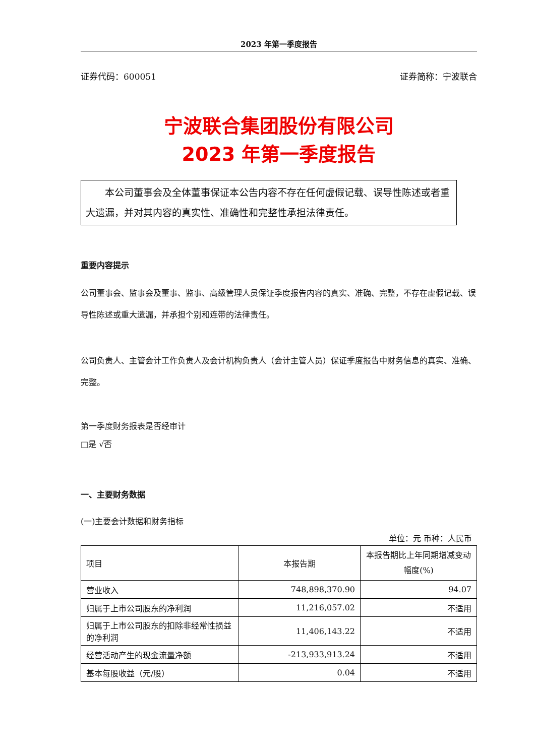2023 年第一季度报告
证券代码：600051 证券简称：宁波联合
宁波联合集团股份有限公司
2023 年第一季度报告
  本公司董事会及全体董事保证本公告内容不存在任何虚假记载、误导性陈述或者重大遗漏，并对其内容的真实性、准确性和完整性承担法律责任。
重要内容提示
公司董事会、监事会及董事、监事、高级管理人员保证季度报告内容的真实、准确、完整，不存在虚假记载、误导性陈述或重大遗漏，并承担个别和连带的法律责任。
公司负责人、主管会计工作负责人及会计机构负责人（会计主管人员）保证季度报告中财务信息的真实、准确、完整。
第一季度财务报表是否经审计
□是 √否
一、主要财务数据
(一)主要会计数据和财务指标
单位：元 币种：人民币
| 项目 | 本报告期 | 本报告期比上年同期增减变动幅度(%) |
| 营业收入 | 748,898,370.90 | 94.07 |
| 归属于上市公司股东的净利润 | 11,216,057.02 | 不适用 |
| 归属于上市公司股东的扣除非经常性损益的净利润 | 11,406,143.22 | 不适用 |
| 经营活动产生的现金流量净额 | -213,933,913.24 | 不适用 |
| 基本每股收益（元/股） | 0.04 | 不适用 |